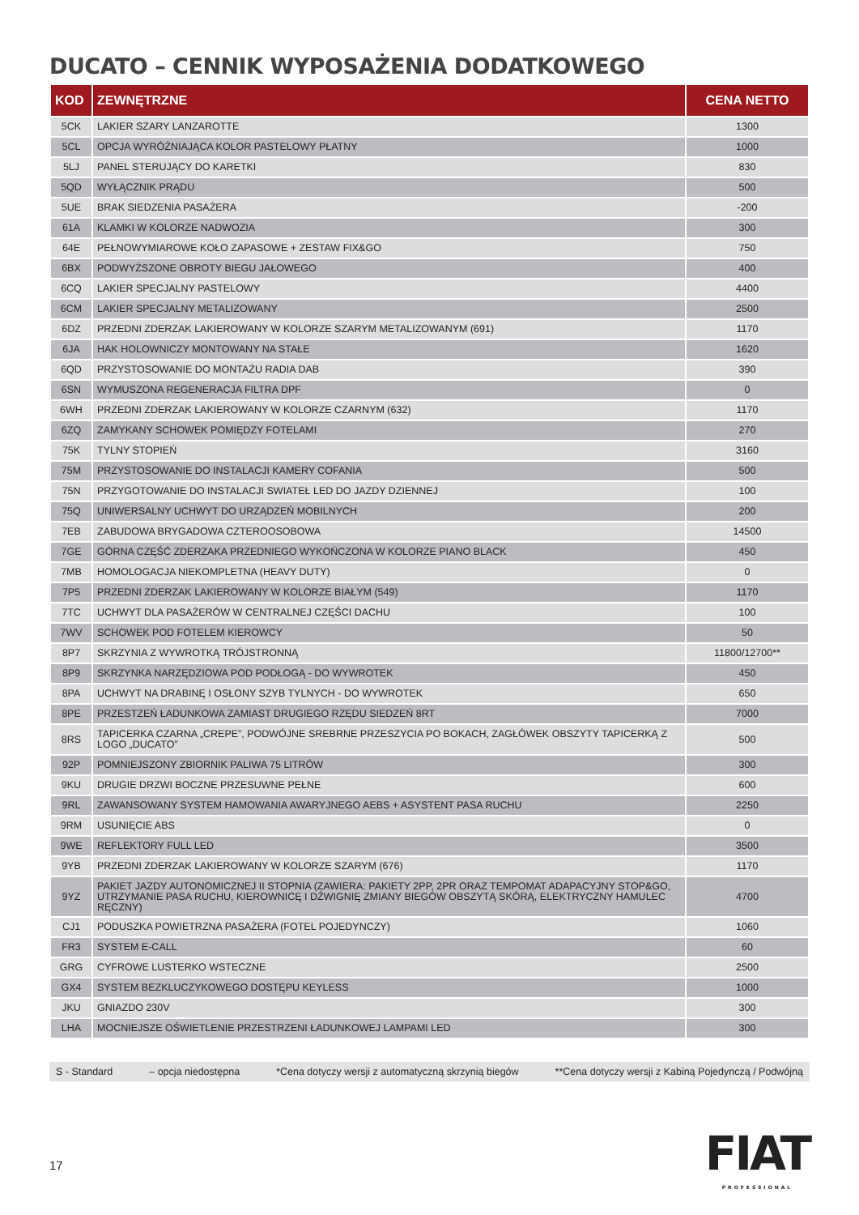DUCATO – CENNIK WYPOSAŻENIA DODATKOWEGO
| KOD | ZEWNĘTRZNE | CENA NETTO |
| --- | --- | --- |
| 5CK | LAKIER SZARY LANZAROTTE | 1300 |
| 5CL | OPCJA WYRÓŻNIAJĄCA KOLOR PASTELOWY PŁATNY | 1000 |
| 5LJ | PANEL STERUJĄCY DO KARETKI | 830 |
| 5QD | WYŁĄCZNIK PRĄDU | 500 |
| 5UE | BRAK SIEDZENIA PASAŻERA | -200 |
| 61A | KLAMKI W KOLORZE NADWOZIA | 300 |
| 64E | PEŁNOWYMIAROWE KOŁO ZAPASOWE + ZESTAW FIX&GO | 750 |
| 6BX | PODWYŻSZONE OBROTY BIEGU JAŁOWEGO | 400 |
| 6CQ | LAKIER SPECJALNY PASTELOWY | 4400 |
| 6CM | LAKIER SPECJALNY METALIZOWANY | 2500 |
| 6DZ | PRZEDNI ZDERZAK LAKIEROWANY W KOLORZE SZARYM METALIZOWANYM (691) | 1170 |
| 6JA | HAK HOLOWNICZY MONTOWANY NA STAŁE | 1620 |
| 6QD | PRZYSTOSOWANIE DO MONTAŻU RADIA DAB | 390 |
| 6SN | WYMUSZONA REGENERACJA FILTRA DPF | 0 |
| 6WH | PRZEDNI ZDERZAK LAKIEROWANY W KOLORZE CZARNYM (632) | 1170 |
| 6ZQ | ZAMYKANY SCHOWEK POMIĘDZY FOTELAMI | 270 |
| 75K | TYLNY STOPIEŃ | 3160 |
| 75M | PRZYSTOSOWANIE DO INSTALACJI KAMERY COFANIA | 500 |
| 75N | PRZYGOTOWANIE DO INSTALACJI SWIATEŁ LED DO JAZDY DZIENNEJ | 100 |
| 75Q | UNIWERSALNY UCHWYT DO URZĄDZEŃ MOBILNYCH | 200 |
| 7EB | ZABUDOWA BRYGADOWA CZTEROOSOBOWA | 14500 |
| 7GE | GÓRNA CZĘŚĆ ZDERZAKA PRZEDNIEGO WYKOŃCZONA W KOLORZE PIANO BLACK | 450 |
| 7MB | HOMOLOGACJA NIEKOMPLETNA (HEAVY DUTY) | 0 |
| 7P5 | PRZEDNI ZDERZAK LAKIEROWANY W KOLORZE BIAŁYM (549) | 1170 |
| 7TC | UCHWYT DLA PASAŻERÓW W CENTRALNEJ CZĘŚCI DACHU | 100 |
| 7WV | SCHOWEK POD FOTELEM KIEROWCY | 50 |
| 8P7 | SKRZYNIA Z WYWROTKĄ TRÓJSTRONNĄ | 11800/12700** |
| 8P9 | SKRZYNKA NARZĘDZIOWA POD PODŁOGĄ - DO WYWROTEK | 450 |
| 8PA | UCHWYT NA DRABINĘ I OSŁONY SZYB TYLNYCH - DO WYWROTEK | 650 |
| 8PE | PRZESTZEŃ ŁADUNKOWA ZAMIAST DRUGIEGO RZĘDU SIEDZEŃ 8RT | 7000 |
| 8RS | TAPICERKA CZARNA „CREPE”, PODWÓJNE SREBRNE PRZESZYCIA PO BOKACH, ZAGŁÓWEK OBSZYTY TAPICERKĄ Z LOGO „DUCATO” | 500 |
| 92P | POMNIEJSZONY ZBIORNIK PALIWA 75 LITRÓW | 300 |
| 9KU | DRUGIE DRZWI BOCZNE PRZESUWNE PEŁNE | 600 |
| 9RL | ZAWANSOWANY SYSTEM HAMOWANIA AWARYJNEGO AEBS + ASYSTENT PASA RUCHU | 2250 |
| 9RM | USUNIĘCIE ABS | 0 |
| 9WE | REFLEKTORY FULL LED | 3500 |
| 9YB | PRZEDNI ZDERZAK LAKIEROWANY W KOLORZE SZARYM (676) | 1170 |
| 9YZ | PAKIET JAZDY AUTONOMICZNEJ II STOPNIA (ZAWIERA: PAKIETY 2PP, 2PR ORAZ TEMPOMAT ADAPACYJNY STOP&GO, UTRZYMANIE PASA RUCHU, KIEROWNICĘ I DŹWIGNIĘ ZMIANY BIEGÓW OBSZYTĄ SKÓRĄ, ELEKTRYCZNY HAMULEC RĘCZNY) | 4700 |
| CJ1 | PODUSZKA POWIETRZNA PASAŻERA (FOTEL POJEDYNCZY) | 1060 |
| FR3 | SYSTEM E-CALL | 60 |
| GRG | CYFROWE LUSTERKO WSTECZNE | 2500 |
| GX4 | SYSTEM BEZKLUCZYKOWEGO DOSTĘPU KEYLESS | 1000 |
| JKU | GNIAZDO 230V | 300 |
| LHA | MOCNIEJSZE OŚWIETLENIE PRZESTRZENI ŁADUNKOWEJ LAMPAMI LED | 300 |
S - Standard – opcja niedostępna *Cena dotyczy wersji z automatyczną skrzynią biegów **Cena dotyczy wersji z Kabiną Pojedynczą / Podwójną
17
FIAT
PROFESSIONAL